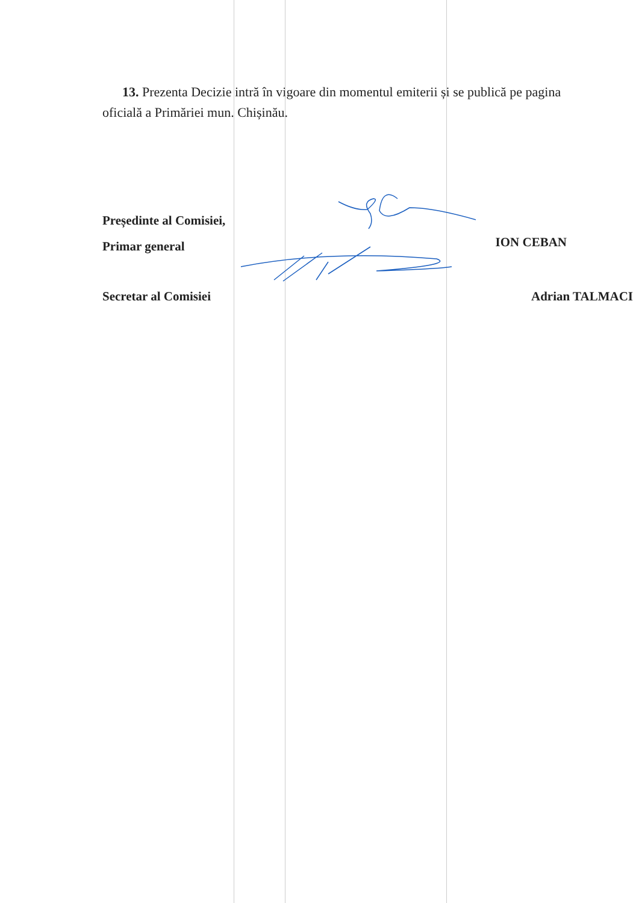13. Prezenta Decizie intră în vigoare din momentul emiterii și se publică pe pagina oficială a Primăriei mun. Chișinău.
Președinte al Comisiei,
Primar general
ION CEBAN
Secretar al Comisiei Adrian TALMACI